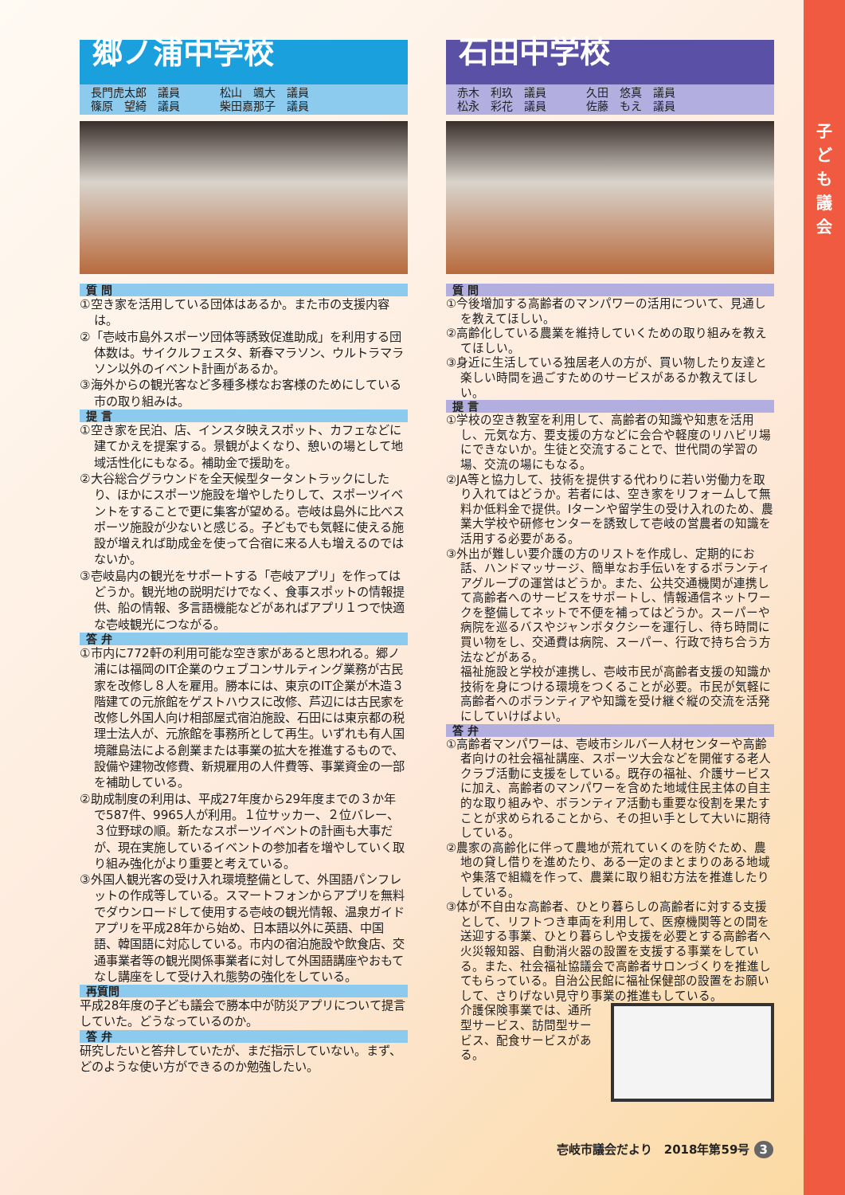子ども議会
郷ノ浦中学校
長門虎太郎　議員
篠原　望綺　議員
松山　颯大　議員
柴田嘉那子　議員
質 問
①空き家を活用している団体はあるか。また市の支援内容は。
②「壱岐市島外スポーツ団体等誘致促進助成」を利用する団体数は。サイクルフェスタ、新春マラソン、ウルトラマラソン以外のイベント計画があるか。
③海外からの観光客など多種多様なお客様のためにしている市の取り組みは。
提 言
①空き家を民泊、店、インスタ映えスポット、カフェなどに建てかえを提案する。景観がよくなり、憩いの場として地域活性化にもなる。補助金で援助を。
②大谷総合グラウンドを全天候型タータントラックにしたり、ほかにスポーツ施設を増やしたりして、スポーツイベントをすることで更に集客が望める。壱岐は島外に比べスポーツ施設が少ないと感じる。子どもでも気軽に使える施設が増えれば助成金を使って合宿に来る人も増えるのではないか。
③壱岐島内の観光をサポートする「壱岐アプリ」を作ってはどうか。観光地の説明だけでなく、食事スポットの情報提供、船の情報、多言語機能などがあればアプリ１つで快適な壱岐観光につながる。
答 弁
①市内に772軒の利用可能な空き家があると思われる。郷ノ浦には福岡のIT企業のウェブコンサルティング業務が古民家を改修し８人を雇用。勝本には、東京のIT企業が木造３階建ての元旅館をゲストハウスに改修、芦辺には古民家を改修し外国人向け相部屋式宿泊施設、石田には東京都の税理士法人が、元旅館を事務所として再生。いずれも有人国境離島法による創業または事業の拡大を推進するもので、設備や建物改修費、新規雇用の人件費等、事業資金の一部を補助している。
②助成制度の利用は、平成27年度から29年度までの３か年で587件、9965人が利用。１位サッカー、２位バレー、３位野球の順。新たなスポーツイベントの計画も大事だが、現在実施しているイベントの参加者を増やしていく取り組み強化がより重要と考えている。
③外国人観光客の受け入れ環境整備として、外国語パンフレットの作成等している。スマートフォンからアプリを無料でダウンロードして使用する壱岐の観光情報、温泉ガイドアプリを平成28年から始め、日本語以外に英語、中国語、韓国語に対応している。市内の宿泊施設や飲食店、交通事業者等の観光関係事業者に対して外国語講座やおもてなし講座をして受け入れ態勢の強化をしている。
再質問
平成28年度の子ども議会で勝本中が防災アプリについて提言していた。どうなっているのか。
答 弁
研究したいと答弁していたが、まだ指示していない。まず、どのような使い方ができるのか勉強したい。
石田中学校
赤木　利玖　議員
松永　彩花　議員
久田　悠真　議員
佐藤　もえ　議員
質 問
①今後増加する高齢者のマンパワーの活用について、見通しを教えてほしい。
②高齢化している農業を維持していくための取り組みを教えてほしい。
③身近に生活している独居老人の方が、買い物したり友達と楽しい時間を過ごすためのサービスがあるか教えてほしい。
提 言
①学校の空き教室を利用して、高齢者の知識や知恵を活用し、元気な方、要支援の方などに会合や軽度のリハビリ場にできないか。生徒と交流することで、世代間の学習の場、交流の場にもなる。
②JA等と協力して、技術を提供する代わりに若い労働力を取り入れてはどうか。若者には、空き家をリフォームして無料か低料金で提供。Iターンや留学生の受け入れのため、農業大学校や研修センターを誘致して壱岐の営農者の知識を活用する必要がある。
③外出が難しい要介護の方のリストを作成し、定期的にお話、ハンドマッサージ、簡単なお手伝いをするボランティアグループの運営はどうか。また、公共交通機関が連携して高齢者へのサービスをサポートし、情報通信ネットワークを整備してネットで不便を補ってはどうか。スーパーや病院を巡るバスやジャンボタクシーを運行し、待ち時間に買い物をし、交通費は病院、スーパー、行政で持ち合う方法などがある。
福祉施設と学校が連携し、壱岐市民が高齢者支援の知識か技術を身につける環境をつくることが必要。市民が気軽に高齢者へのボランティアや知識を受け継ぐ縦の交流を活発にしていけばよい。
答 弁
①高齢者マンパワーは、壱岐市シルバー人材センターや高齢者向けの社会福祉講座、スポーツ大会などを開催する老人クラブ活動に支援をしている。既存の福祉、介護サービスに加え、高齢者のマンパワーを含めた地域住民主体の自主的な取り組みや、ボランティア活動も重要な役割を果たすことが求められることから、その担い手として大いに期待している。
②農家の高齢化に伴って農地が荒れていくのを防ぐため、農地の貸し借りを進めたり、ある一定のまとまりのある地域や集落で組織を作って、農業に取り組む方法を推進したりしている。
③体が不自由な高齢者、ひとり暮らしの高齢者に対する支援として、リフトつき車両を利用して、医療機関等との間を送迎する事業、ひとり暮らしや支援を必要とする高齢者へ火災報知器、自動消火器の設置を支援する事業をしている。また、社会福祉協議会で高齢者サロンづくりを推進してもらっている。自治公民館に福祉保健部の設置をお願いして、さりげない見守り事業の推進もしている。
介護保険事業では、通所型サービス、訪問型サービス、配食サービスがある。
壱岐市議会だより　2018年第59号 3